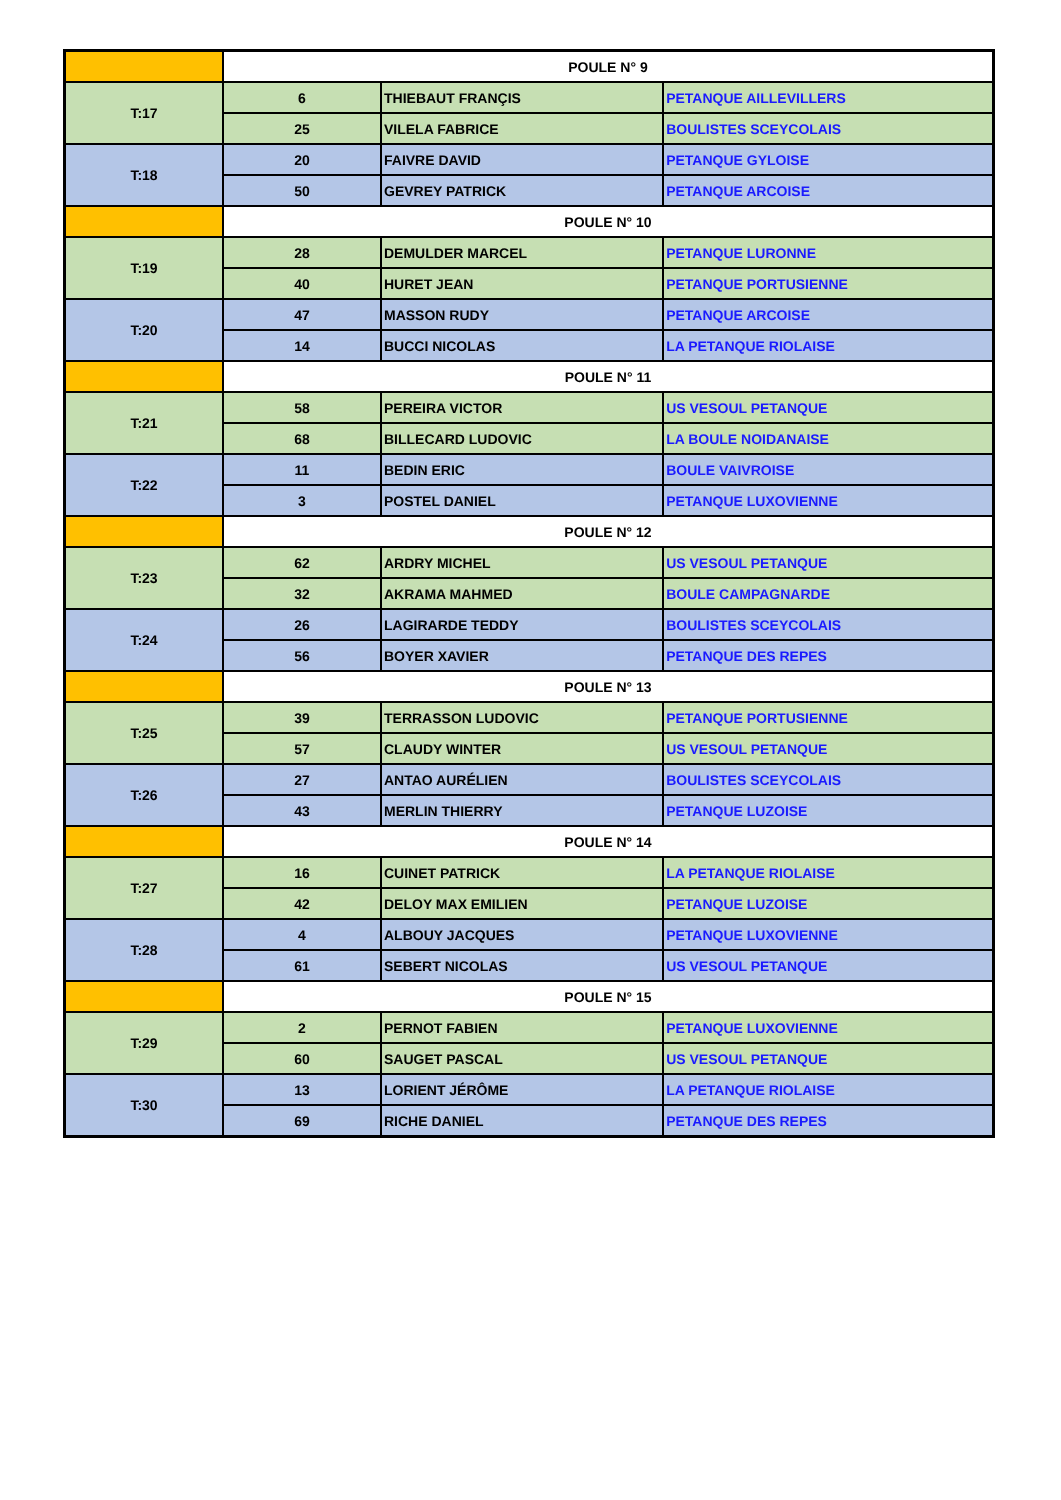| | POULE N° 9 | | |
| T:17 | 6 | THIEBAUT FRANÇIS | PETANQUE AILLEVILLERS |
| | 25 | VILELA FABRICE | BOULISTES SCEYCOLAIS |
| T:18 | 20 | FAIVRE DAVID | PETANQUE GYLOISE |
| | 50 | GEVREY PATRICK | PETANQUE ARCOISE |
| | POULE N° 10 | | |
| T:19 | 28 | DEMULDER MARCEL | PETANQUE LURONNE |
| | 40 | HURET JEAN | PETANQUE PORTUSIENNE |
| T:20 | 47 | MASSON RUDY | PETANQUE ARCOISE |
| | 14 | BUCCI NICOLAS | LA PETANQUE RIOLAISE |
| | POULE N° 11 | | |
| T:21 | 58 | PEREIRA VICTOR | US VESOUL PETANQUE |
| | 68 | BILLECARD LUDOVIC | LA BOULE NOIDANAISE |
| T:22 | 11 | BEDIN ERIC | BOULE VAIVROISE |
| | 3 | POSTEL DANIEL | PETANQUE LUXOVIENNE |
| | POULE N° 12 | | |
| T:23 | 62 | ARDRY MICHEL | US VESOUL PETANQUE |
| | 32 | AKRAMA MAHMED | BOULE CAMPAGNARDE |
| T:24 | 26 | LAGIRARDE TEDDY | BOULISTES SCEYCOLAIS |
| | 56 | BOYER XAVIER | PETANQUE DES REPES |
| | POULE N° 13 | | |
| T:25 | 39 | TERRASSON LUDOVIC | PETANQUE PORTUSIENNE |
| | 57 | CLAUDY WINTER | US VESOUL PETANQUE |
| T:26 | 27 | ANTAO AURÉLIEN | BOULISTES SCEYCOLAIS |
| | 43 | MERLIN THIERRY | PETANQUE LUZOISE |
| | POULE N° 14 | | |
| T:27 | 16 | CUINET PATRICK | LA PETANQUE RIOLAISE |
| | 42 | DELOY MAX EMILIEN | PETANQUE LUZOISE |
| T:28 | 4 | ALBOUY JACQUES | PETANQUE LUXOVIENNE |
| | 61 | SEBERT NICOLAS | US VESOUL PETANQUE |
| | POULE N° 15 | | |
| T:29 | 2 | PERNOT FABIEN | PETANQUE LUXOVIENNE |
| | 60 | SAUGET PASCAL | US VESOUL PETANQUE |
| T:30 | 13 | LORIENT JÉRÔME | LA PETANQUE RIOLAISE |
| | 69 | RICHE DANIEL | PETANQUE DES REPES |